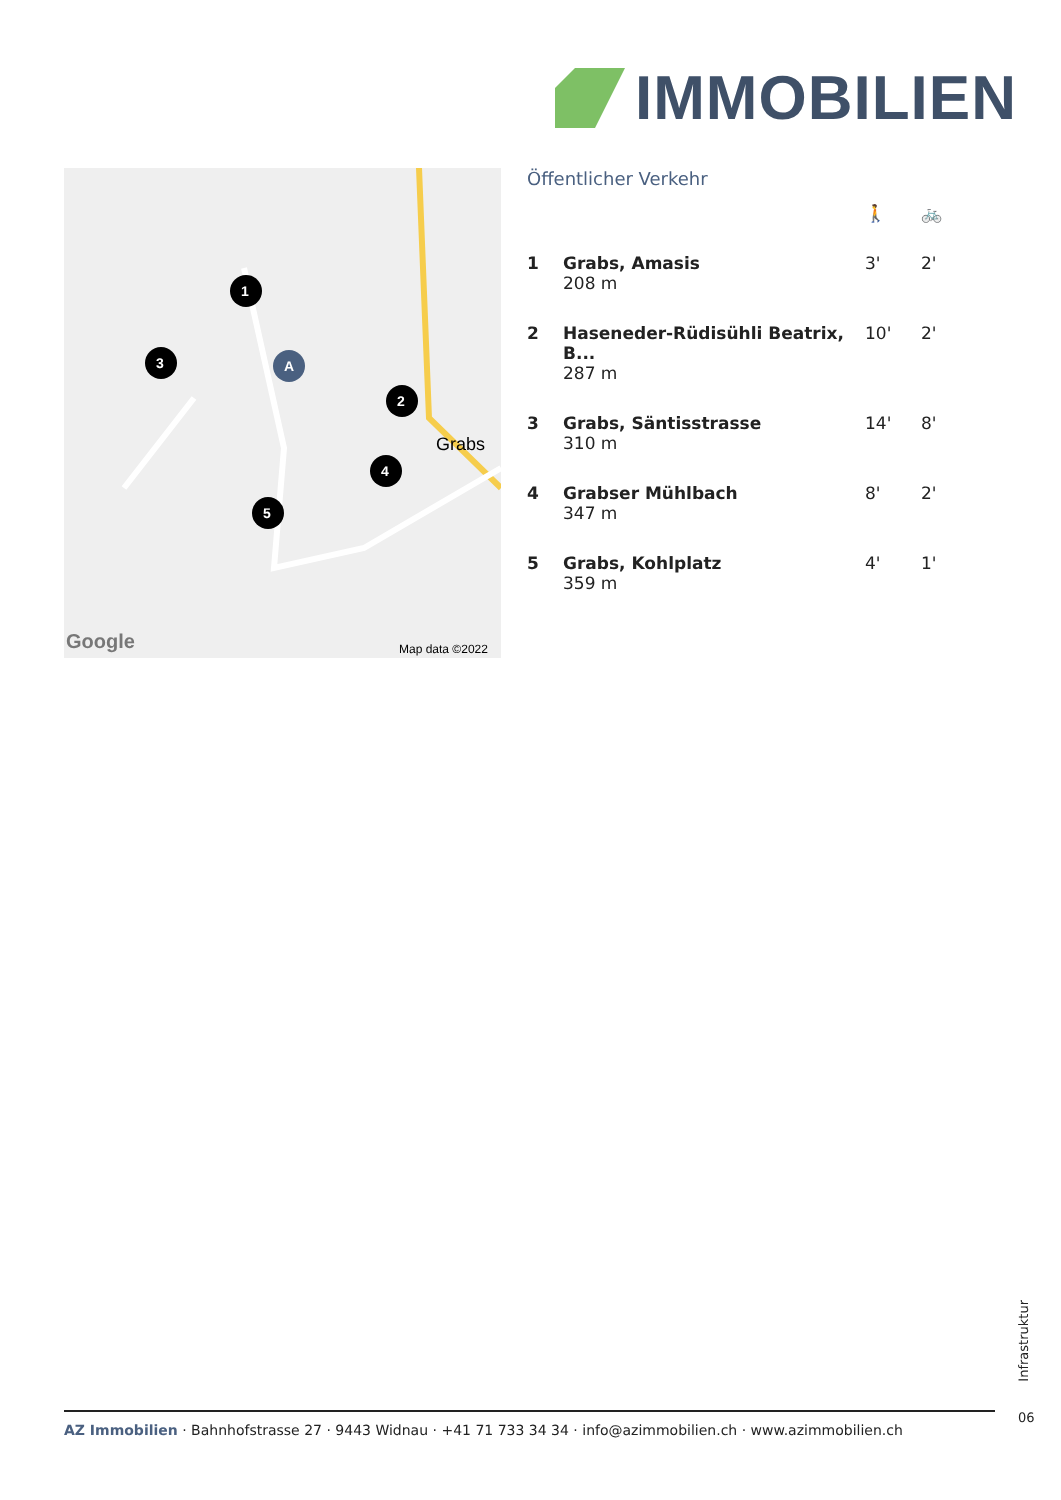IMMOBILIEN
Grabs
Map data ©2022
Google
1
2
3
4
5
A
Öffentlicher Verkehr
| | | 🚶 | 🚲 |
| 1 | Grabs, Amasis 208 m | 3' | 2' |
| 2 | Haseneder-Rüdisühli Beatrix, B... 287 m | 10' | 2' |
| 3 | Grabs, Säntisstrasse 310 m | 14' | 8' |
| 4 | Grabser Mühlbach 347 m | 8' | 2' |
| 5 | Grabs, Kohlplatz 359 m | 4' | 1' |
Infrastruktur
AZ Immobilien · Bahnhofstrasse 27 · 9443 Widnau · +41 71 733 34 34 · info@azimmobilien.ch · www.azimmobilien.ch
06